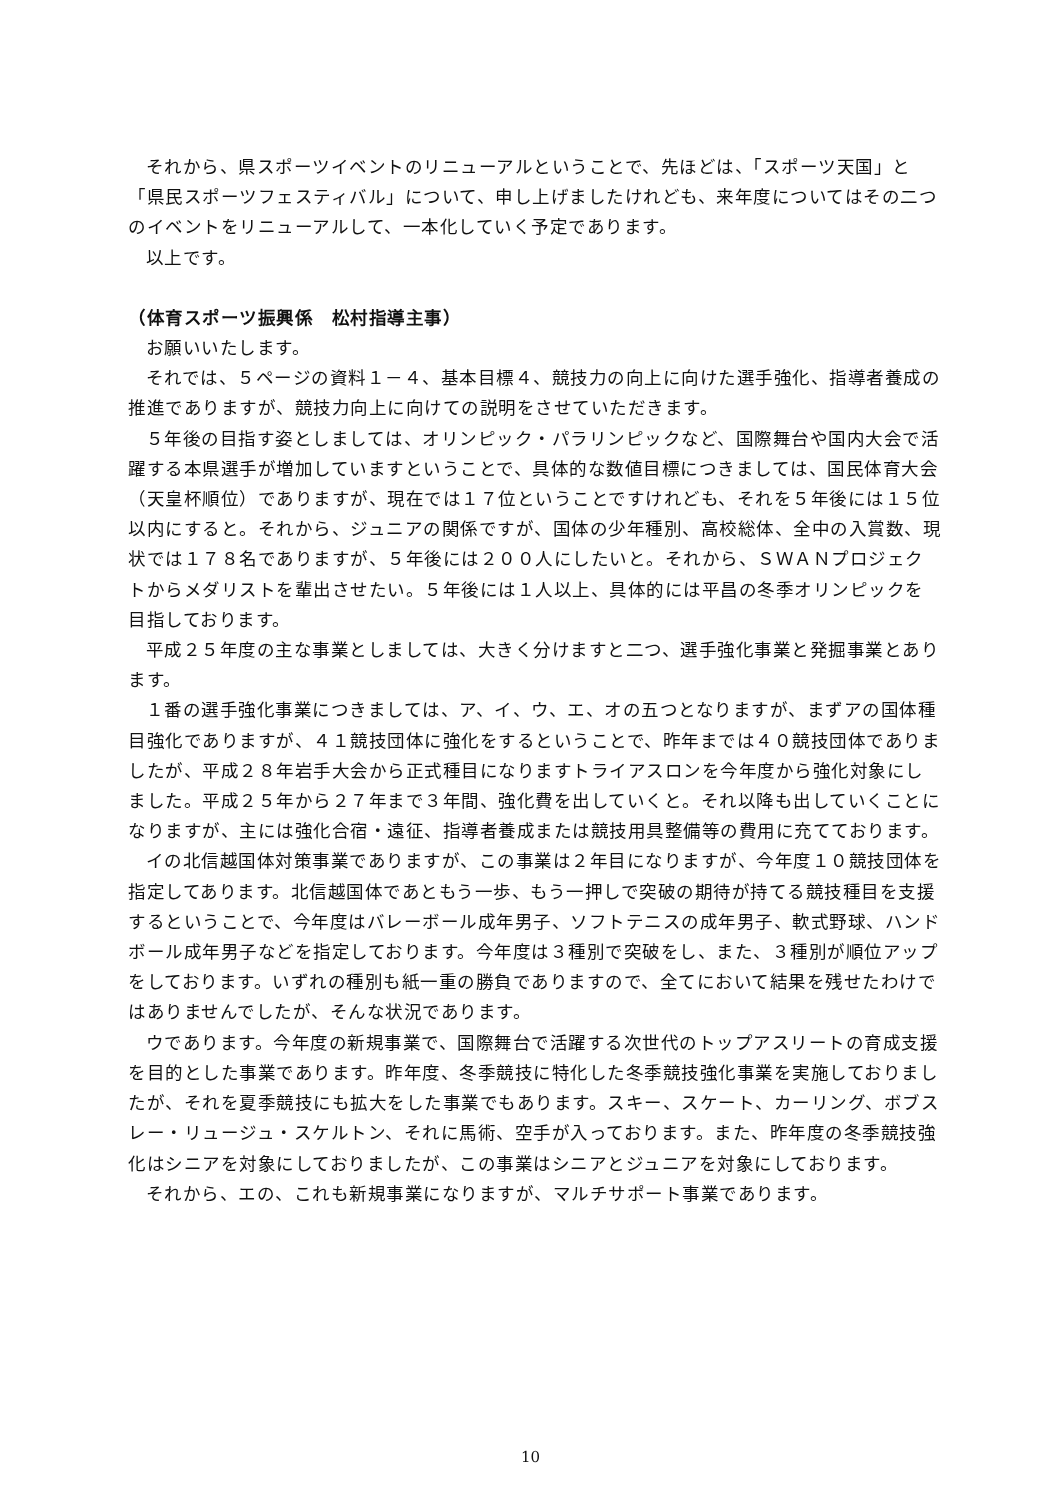それから、県スポーツイベントのリニューアルということで、先ほどは、「スポーツ天国」と「県民スポーツフェスティバル」について、申し上げましたけれども、来年度についてはその二つのイベントをリニューアルして、一本化していく予定であります。
以上です。
（体育スポーツ振興係　松村指導主事）
お願いいたします。
それでは、５ページの資料１－４、基本目標４、競技力の向上に向けた選手強化、指導者養成の推進でありますが、競技力向上に向けての説明をさせていただきます。
５年後の目指す姿としましては、オリンピック・パラリンピックなど、国際舞台や国内大会で活躍する本県選手が増加していますということで、具体的な数値目標につきましては、国民体育大会（天皇杯順位）でありますが、現在では１７位ということですけれども、それを５年後には１５位以内にすると。それから、ジュニアの関係ですが、国体の少年種別、高校総体、全中の入賞数、現状では１７８名でありますが、５年後には２００人にしたいと。それから、ＳＷＡＮプロジェクトからメダリストを輩出させたい。５年後には１人以上、具体的には平昌の冬季オリンピックを目指しております。
平成２５年度の主な事業としましては、大きく分けますと二つ、選手強化事業と発掘事業とあります。
１番の選手強化事業につきましては、ア、イ、ウ、エ、オの五つとなりますが、まずアの国体種目強化でありますが、４１競技団体に強化をするということで、昨年までは４０競技団体でありましたが、平成２８年岩手大会から正式種目になりますトライアスロンを今年度から強化対象にしました。平成２５年から２７年まで３年間、強化費を出していくと。それ以降も出していくことになりますが、主には強化合宿・遠征、指導者養成または競技用具整備等の費用に充てております。
イの北信越国体対策事業でありますが、この事業は２年目になりますが、今年度１０競技団体を指定してあります。北信越国体であともう一歩、もう一押しで突破の期待が持てる競技種目を支援するということで、今年度はバレーボール成年男子、ソフトテニスの成年男子、軟式野球、ハンドボール成年男子などを指定しております。今年度は３種別で突破をし、また、３種別が順位アップをしております。いずれの種別も紙一重の勝負でありますので、全てにおいて結果を残せたわけではありませんでしたが、そんな状況であります。
ウであります。今年度の新規事業で、国際舞台で活躍する次世代のトップアスリートの育成支援を目的とした事業であります。昨年度、冬季競技に特化した冬季競技強化事業を実施しておりましたが、それを夏季競技にも拡大をした事業でもあります。スキー、スケート、カーリング、ボブスレー・リュージュ・スケルトン、それに馬術、空手が入っております。また、昨年度の冬季競技強化はシニアを対象にしておりましたが、この事業はシニアとジュニアを対象にしております。
それから、エの、これも新規事業になりますが、マルチサポート事業であります。
10